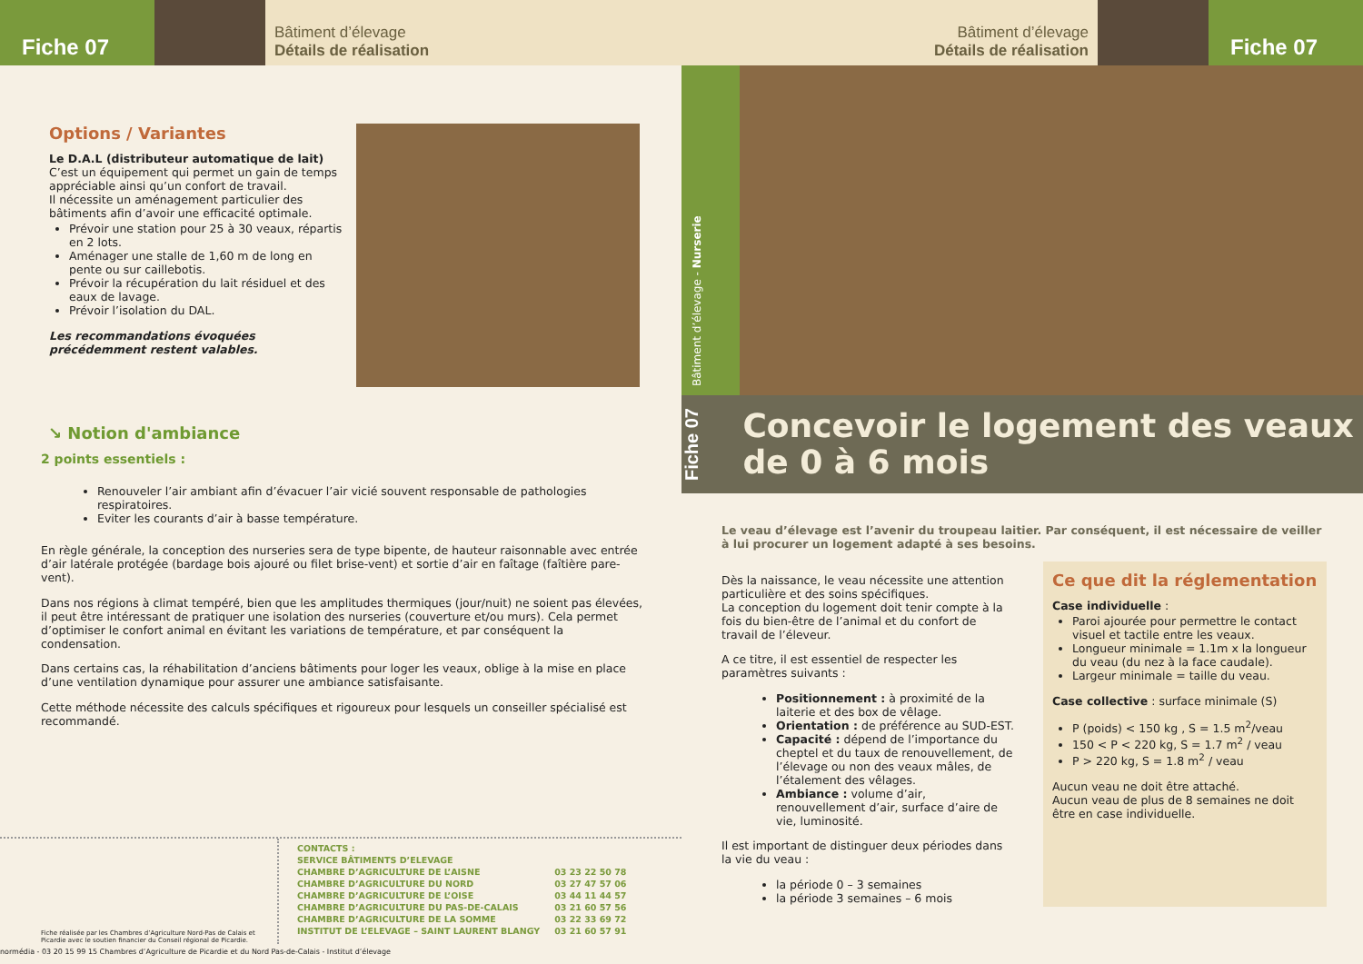Fiche 07
Bâtiment d’élevage
Détails de réalisation
Options / Variantes
Le D.A.L (distributeur automatique de lait)
C’est un équipement qui permet un gain de temps appréciable ainsi qu’un confort de travail.
Il nécessite un aménagement particulier des bâtiments afin d’avoir une efficacité optimale.
Prévoir une station pour 25 à 30 veaux, répartis en 2 lots.
Aménager une stalle de 1,60 m de long en pente ou sur caillebotis.
Prévoir la récupération du lait résiduel et des eaux de lavage.
Prévoir l’isolation du DAL.
Les recommandations évoquées précédemment restent valables.
↘ Notion d'ambiance
2 points essentiels :
Renouveler l’air ambiant afin d’évacuer l’air vicié souvent responsable de pathologies respiratoires.
Eviter les courants d’air à basse température.
En règle générale, la conception des nurseries sera de type bipente, de hauteur raisonnable avec entrée d’air latérale protégée (bardage bois ajouré ou filet brise-vent) et sortie d’air en faîtage (faîtière pare-vent).
Dans nos régions à climat tempéré, bien que les amplitudes thermiques (jour/nuit) ne soient pas élevées, il peut être intéressant de pratiquer une isolation des nurseries (couverture et/ou murs). Cela permet d’optimiser le confort animal en évitant les variations de température, et par conséquent la condensation.
Dans certains cas, la réhabilitation d’anciens bâtiments pour loger les veaux, oblige à la mise en place d’une ventilation dynamique pour assurer une ambiance satisfaisante.
Cette méthode nécessite des calculs spécifiques et rigoureux pour lesquels un conseiller spécialisé est recommandé.
Fiche réalisée par les Chambres d’Agriculture Nord-Pas de Calais et Picardie avec le soutien financier du Conseil régional de Picardie.
| CONTACTS : | |
| SERVICE BÂTIMENTS D’ELEVAGE | |
| CHAMBRE D’AGRICULTURE DE L’AISNE | 03 23 22 50 78 |
| CHAMBRE D’AGRICULTURE DU NORD | 03 27 47 57 06 |
| CHAMBRE D’AGRICULTURE DE L’OISE | 03 44 11 44 57 |
| CHAMBRE D’AGRICULTURE DU PAS-DE-CALAIS | 03 21 60 57 56 |
| CHAMBRE D’AGRICULTURE DE LA SOMME | 03 22 33 69 72 |
| INSTITUT DE L’ELEVAGE – SAINT LAURENT BLANGY | 03 21 60 57 91 |
normédia - 03 20 15 99 15 Chambres d’Agriculture de Picardie et du Nord Pas-de-Calais - Institut d’élevage
Bâtiment d’élevage
Détails de réalisation
Fiche 07
Bâtiment d’élevage - Nurserie
Fiche 07
Concevoir le logement des veaux de 0 à 6 mois
Le veau d’élevage est l’avenir du troupeau laitier. Par conséquent, il est nécessaire de veiller à lui procurer un logement adapté à ses besoins.
Dès la naissance, le veau nécessite une attention particulière et des soins spécifiques.
La conception du logement doit tenir compte à la fois du bien-être de l’animal et du confort de travail de l’éleveur.
A ce titre, il est essentiel de respecter les paramètres suivants :
Positionnement : à proximité de la laiterie et des box de vêlage.
Orientation : de préférence au SUD-EST.
Capacité : dépend de l’importance du cheptel et du taux de renouvellement, de l’élevage ou non des veaux mâles, de l’étalement des vêlages.
Ambiance : volume d’air, renouvellement d’air, surface d’aire de vie, luminosité.
Il est important de distinguer deux périodes dans la vie du veau :
la période 0 – 3 semaines
la période 3 semaines – 6 mois
Ce que dit la réglementation
Case individuelle :
Paroi ajourée pour permettre le contact visuel et tactile entre les veaux.
Longueur minimale = 1.1m x la longueur du veau (du nez à la face caudale).
Largeur minimale = taille du veau.
Case collective : surface minimale (S)
P (poids) < 150 kg , S = 1.5 m<sup>2</sup>/veau
150 < P < 220 kg, S = 1.7 m<sup>2</sup> / veau
P > 220 kg, S = 1.8 m<sup>2</sup> / veau
Aucun veau ne doit être attaché.
Aucun veau de plus de 8 semaines ne doit être en case individuelle.